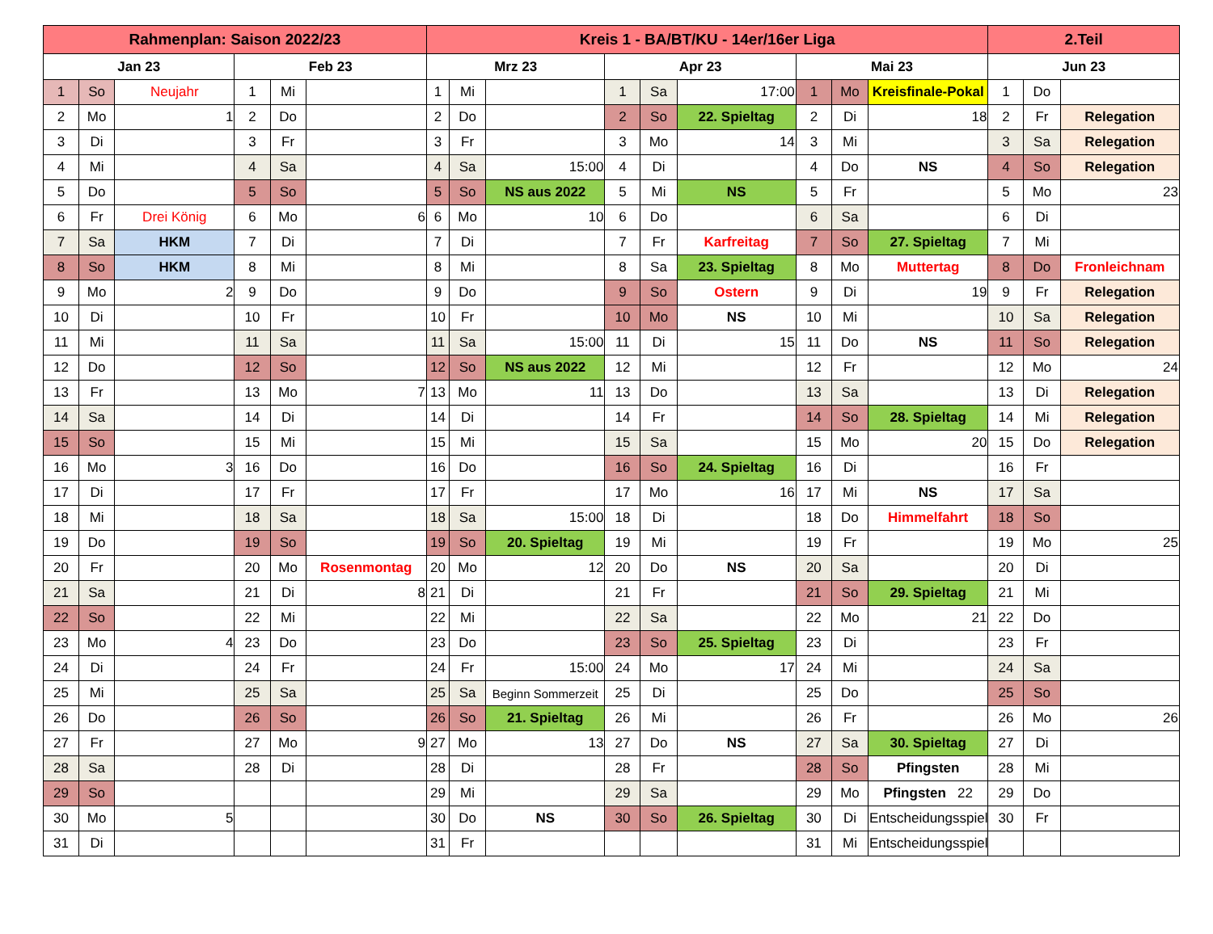| Rahmenplan: Saison 2022/23 | | | | | | Kreis 1 - BA/BT/KU - 14er/16er Liga | | | | | | | | | 2.Teil | | |
| --- | --- | --- | --- | --- | --- | --- | --- | --- | --- | --- | --- | --- | --- | --- | --- | --- | --- |
| Jan 23 | | | Feb 23 | | | Mrz 23 | | | Apr 23 | | | Mai 23 | | | Jun 23 | | |
| 1 | So | Neujahr | 1 | Mi | | 1 | Mi | | 1 | Sa | 17:00 | 1 | Mo | Kreisfinale-Pokal | 1 | Do | |
| 2 | Mo | 1 | 2 | Do | | 2 | Do | | 2 | So | 22. Spieltag | 2 | Di | 18 | 2 | Fr | Relegation |
| 3 | Di | | 3 | Fr | | 3 | Fr | | 3 | Mo | 14 | 3 | Mi | | 3 | Sa | Relegation |
| 4 | Mi | | 4 | Sa | | 4 | Sa | 15:00 | 4 | Di | | 4 | Do | NS | 4 | So | Relegation |
| 5 | Do | | 5 | So | | 5 | So | NS aus 2022 | 5 | Mi | NS | 5 | Fr | | 5 | Mo | 23 |
| 6 | Fr | Drei König | 6 | Mo | 6 | 6 | Mo | 10 | 6 | Do | | 6 | Sa | | 6 | Di | |
| 7 | Sa | HKM | 7 | Di | | 7 | Di | | 7 | Fr | Karfreitag | 7 | So | 27. Spieltag | 7 | Mi | |
| 8 | So | HKM | 8 | Mi | | 8 | Mi | | 8 | Sa | 23. Spieltag | 8 | Mo | Muttertag | 8 | Do | Fronleichnam |
| 9 | Mo | 2 | 9 | Do | | 9 | Do | | 9 | So | Ostern | 9 | Di | 19 | 9 | Fr | Relegation |
| 10 | Di | | 10 | Fr | | 10 | Fr | | 10 | Mo | NS | 10 | Mi | | 10 | Sa | Relegation |
| 11 | Mi | | 11 | Sa | | 11 | Sa | 15:00 | 11 | Di | 15 | 11 | Do | NS | 11 | So | Relegation |
| 12 | Do | | 12 | So | | 12 | So | NS aus 2022 | 12 | Mi | | 12 | Fr | | 12 | Mo | 24 |
| 13 | Fr | | 13 | Mo | 7 | 13 | Mo | 11 | 13 | Do | | 13 | Sa | | 13 | Di | Relegation |
| 14 | Sa | | 14 | Di | | 14 | Di | | 14 | Fr | | 14 | So | 28. Spieltag | 14 | Mi | Relegation |
| 15 | So | | 15 | Mi | | 15 | Mi | | 15 | Sa | | 15 | Mo | 20 | 15 | Do | Relegation |
| 16 | Mo | 3 | 16 | Do | | 16 | Do | | 16 | So | 24. Spieltag | 16 | Di | | 16 | Fr | |
| 17 | Di | | 17 | Fr | | 17 | Fr | | 17 | Mo | 16 | 17 | Mi | NS | 17 | Sa | |
| 18 | Mi | | 18 | Sa | | 18 | Sa | 15:00 | 18 | Di | | 18 | Do | Himmelfahrt | 18 | So | |
| 19 | Do | | 19 | So | | 19 | So | 20. Spieltag | 19 | Mi | | 19 | Fr | | 19 | Mo | 25 |
| 20 | Fr | | 20 | Mo | Rosenmontag | 20 | Mo | 12 | 20 | Do | NS | 20 | Sa | | 20 | Di | |
| 21 | Sa | | 21 | Di | 8 | 21 | Di | | 21 | Fr | | 21 | So | 29. Spieltag | 21 | Mi | |
| 22 | So | | 22 | Mi | | 22 | Mi | | 22 | Sa | | 22 | Mo | 21 | 22 | Do | |
| 23 | Mo | 4 | 23 | Do | | 23 | Do | | 23 | So | 25. Spieltag | 23 | Di | | 23 | Fr | |
| 24 | Di | | 24 | Fr | | 24 | Fr | 15:00 | 24 | Mo | 17 | 24 | Mi | | 24 | Sa | |
| 25 | Mi | | 25 | Sa | | 25 | Sa | Beginn Sommerzeit | 25 | Di | | 25 | Do | | 25 | So | |
| 26 | Do | | 26 | So | | 26 | So | 21. Spieltag | 26 | Mi | | 26 | Fr | | 26 | Mo | 26 |
| 27 | Fr | | 27 | Mo | 9 | 27 | Mo | 13 | 27 | Do | NS | 27 | Sa | 30. Spieltag | 27 | Di | |
| 28 | Sa | | 28 | Di | | 28 | Di | | 28 | Fr | | 28 | So | Pfingsten | 28 | Mi | |
| 29 | So | | | | | 29 | Mi | | 29 | Sa | | 29 | Mo | Pfingsten 22 | 29 | Do | |
| 30 | Mo | 5 | | | | 30 | Do | NS | 30 | So | 26. Spieltag | 30 | Di | Entscheidungsspiel | 30 | Fr | |
| 31 | Di | | | | | 31 | Fr | | | | | 31 | Mi | Entscheidungsspiel | | | |